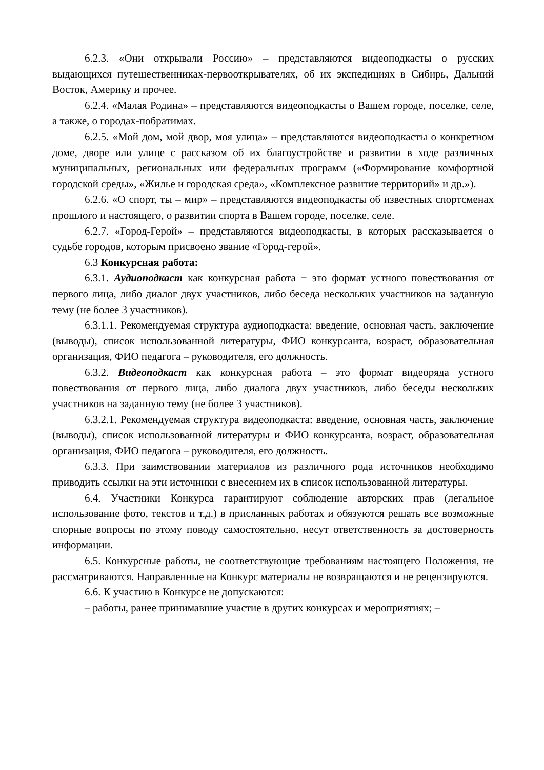6.2.3. «Они открывали Россию» – представляются видеоподкасты о русских выдающихся путешественниках-первооткрывателях, об их экспедициях в Сибирь, Дальний Восток, Америку и прочее.
6.2.4. «Малая Родина» – представляются видеоподкасты о Вашем городе, поселке, селе, а также, о городах-побратимах.
6.2.5. «Мой дом, мой двор, моя улица» – представляются видеоподкасты о конкретном доме, дворе или улице с рассказом об их благоустройстве и развитии в ходе различных муниципальных, региональных или федеральных программ («Формирование комфортной городской среды», «Жилье и городская среда», «Комплексное развитие территорий» и др.»).
6.2.6. «О спорт, ты – мир» – представляются видеоподкасты об известных спортсменах прошлого и настоящего, о развитии спорта в Вашем городе, поселке, селе.
6.2.7. «Город-Герой» – представляются видеоподкасты, в которых рассказывается о судьбе городов, которым присвоено звание «Город-герой».
6.3 Конкурсная работа:
6.3.1. Аудиоподкаст как конкурсная работа − это формат устного повествования от первого лица, либо диалог двух участников, либо беседа нескольких участников на заданную тему (не более 3 участников).
6.3.1.1. Рекомендуемая структура аудиоподкаста: введение, основная часть, заключение (выводы), список использованной литературы, ФИО конкурсанта, возраст, образовательная организация, ФИО педагога – руководителя, его должность.
6.3.2. Видеоподкаст как конкурсная работа – это формат видеоряда устного повествования от первого лица, либо диалога двух участников, либо беседы нескольких участников на заданную тему (не более 3 участников).
6.3.2.1. Рекомендуемая структура видеоподкаста: введение, основная часть, заключение (выводы), список использованной литературы и ФИО конкурсанта, возраст, образовательная организация, ФИО педагога – руководителя, его должность.
6.3.3. При заимствовании материалов из различного рода источников необходимо приводить ссылки на эти источники с внесением их в список использованной литературы.
6.4. Участники Конкурса гарантируют соблюдение авторских прав (легальное использование фото, текстов и т.д.) в присланных работах и обязуются решать все возможные спорные вопросы по этому поводу самостоятельно, несут ответственность за достоверность информации.
6.5. Конкурсные работы, не соответствующие требованиям настоящего Положения, не рассматриваются. Направленные на Конкурс материалы не возвращаются и не рецензируются.
6.6. К участию в Конкурсе не допускаются:
– работы, ранее принимавшие участие в других конкурсах и мероприятиях; –